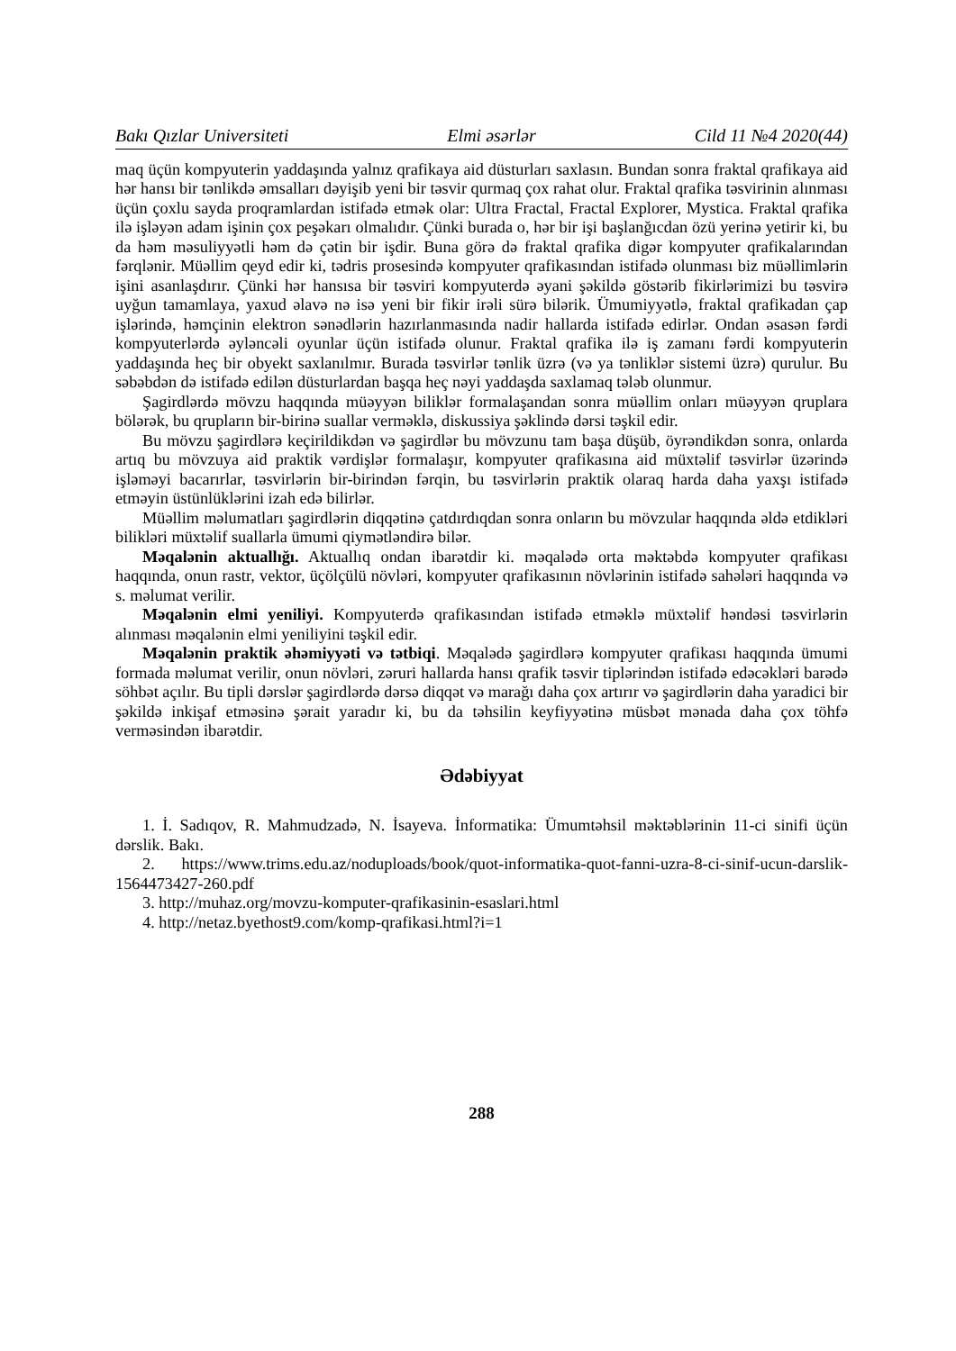Bakı Qızlar Universiteti Elmi əsərlər Cild 11 №4 2020(44)
maq üçün kompyuterin yaddaşında yalnız qrafikaya aid düsturları saxlasın. Bundan sonra fraktal qrafikaya aid hər hansı bir tənlikdə əmsalları dəyişib yeni bir təsvir qurmaq çox rahat olur. Fraktal qrafika təsvirinin alınması üçün çoxlu sayda proqramlardan istifadə etmək olar: Ultra Fractal, Fractal Explorer, Mystica. Fraktal qrafika ilə işləyən adam işinin çox peşəkarı olmalıdır. Çünki burada o, hər bir işi başlanğıcdan özü yerinə yetirir ki, bu da həm məsuliyyətli həm də çətin bir işdir. Buna görə də fraktal qrafika digər kompyuter qrafikalarından fərqlənir. Müəllim qeyd edir ki, tədris prosesində kompyuter qrafikasından istifadə olunması biz müəllimlərin işini asanlaşdırır. Çünki hər hansısa bir təsviri kompyuterdə əyani şəkildə göstərib fikirlərimizi bu təsvirə uyğun tamamlaya, yaxud əlavə nə isə yeni bir fikir irəli sürə bilərik. Ümumiyyətlə, fraktal qrafikadan çap işlərində, həmçinin elektron sənədlərin hazırlanmasında nadir hallarda istifadə edirlər. Ondan əsasən fərdi kompyuterlərdə əyləncəli oyunlar üçün istifadə olunur. Fraktal qrafika ilə iş zamanı fərdi kompyuterin yaddaşında heç bir obyekt saxlanılmır. Burada təsvirlər tənlik üzrə (və ya tənliklər sistemi üzrə) qurulur. Bu səbəbdən də istifadə edilən düsturlardan başqa heç nəyi yaddaşda saxlamaq tələb olunmur.
Şagirdlərdə mövzu haqqında müəyyən biliklər formalaşandan sonra müəllim onları müəyyən qruplara bölərək, bu qrupların bir-birinə suallar verməklə, diskussiya şəklində dərsi təşkil edir.
Bu mövzu şagirdlərə keçirildikdən və şagirdlər bu mövzunu tam başa düşüb, öyrəndikdən sonra, onlarda artıq bu mövzuya aid praktik vərdişlər formalaşır, kompyuter qrafikasına aid müxtəlif təsvirlər üzərində işləməyi bacarırlar, təsvirlərin bir-birindən fərqin, bu təsvirlərin praktik olaraq harda daha yaxşı istifadə etməyin üstünlüklərini izah edə bilirlər.
Müəllim məlumatları şagirdlərin diqqətinə çatdırdıqdan sonra onların bu mövzular haqqında əldə etdikləri bilikləri müxtəlif suallarla ümumi qiymətləndirə bilər.
Məqalənin aktuallığı. Aktuallıq ondan ibarətdir ki. məqalədə orta məktəbdə kompyuter qrafikası haqqında, onun rastr, vektor, üçölçülü növləri, kompyuter qrafikasının növlərinin istifadə sahələri haqqında və s. məlumat verilir.
Məqalənin elmi yeniliyi. Kompyuterdə qrafikasından istifadə etməklə müxtəlif həndəsi təsvirlərin alınması məqalənin elmi yeniliyini təşkil edir.
Məqalənin praktik əhəmiyyəti və tətbiqi. Məqalədə şagirdlərə kompyuter qrafikası haqqında ümumi formada məlumat verilir, onun növləri, zəruri hallarda hansı qrafik təsvir tiplərindən istifadə edəcəkləri barədə söhbət açılır. Bu tipli dərslər şagirdlərdə dərsə diqqət və marağı daha çox artırır və şagirdlərin daha yaradici bir şəkildə inkişaf etməsinə şərait yaradır ki, bu da təhsilin keyfiyyətinə müsbət mənada daha çox töhfə verməsindən ibarətdir.
Ədəbiyyat
1. İ. Sadıqov, R. Mahmudzadə, N. İsayeva. İnformatika: Ümumtəhsil məktəblərinin 11-ci sinifi üçün dərslik. Bakı.
2. https://www.trims.edu.az/noduploads/book/quot-informatika-quot-fanni-uzra-8-ci-sinif-ucun-darslik-1564473427-260.pdf
3. http://muhaz.org/movzu-komputer-qrafikasinin-esaslari.html
4. http://netaz.byethost9.com/komp-qrafikasi.html?i=1
288